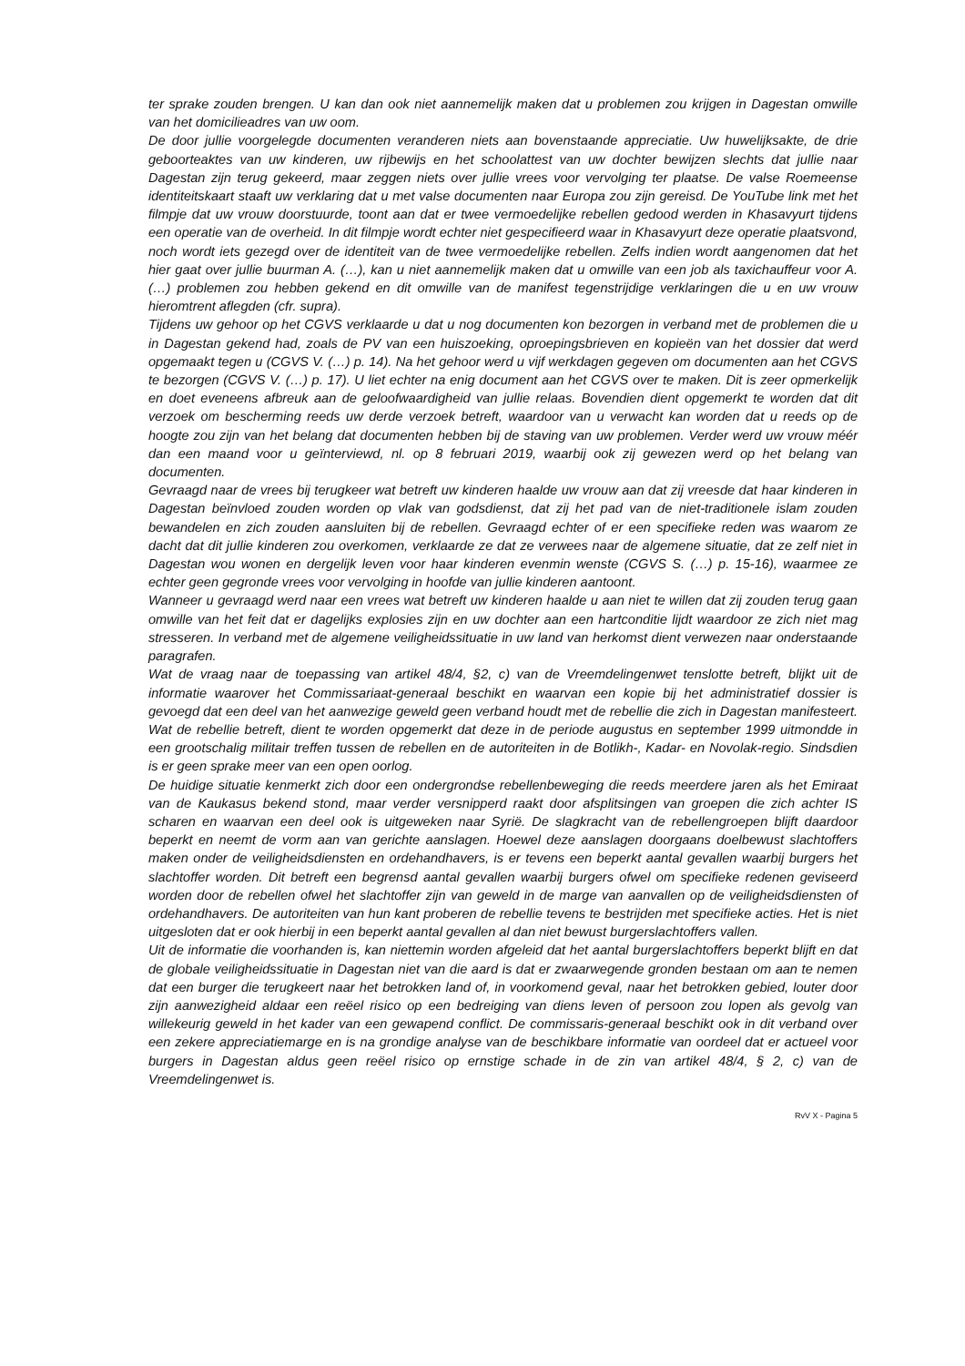ter sprake zouden brengen. U kan dan ook niet aannemelijk maken dat u problemen zou krijgen in Dagestan omwille van het domicilieadres van uw oom.
De door jullie voorgelegde documenten veranderen niets aan bovenstaande appreciatie. Uw huwelijksakte, de drie geboorteaktes van uw kinderen, uw rijbewijs en het schoolattest van uw dochter bewijzen slechts dat jullie naar Dagestan zijn terug gekeerd, maar zeggen niets over jullie vrees voor vervolging ter plaatse. De valse Roemeense identiteitskaart staaft uw verklaring dat u met valse documenten naar Europa zou zijn gereisd. De YouTube link met het filmpje dat uw vrouw doorstuurde, toont aan dat er twee vermoedelijke rebellen gedood werden in Khasavyurt tijdens een operatie van de overheid. In dit filmpje wordt echter niet gespecifieerd waar in Khasavyurt deze operatie plaatsvond, noch wordt iets gezegd over de identiteit van de twee vermoedelijke rebellen. Zelfs indien wordt aangenomen dat het hier gaat over jullie buurman A. (…), kan u niet aannemelijk maken dat u omwille van een job als taxichauffeur voor A. (…) problemen zou hebben gekend en dit omwille van de manifest tegenstrijdige verklaringen die u en uw vrouw hieromtrent aflegden (cfr. supra).
Tijdens uw gehoor op het CGVS verklaarde u dat u nog documenten kon bezorgen in verband met de problemen die u in Dagestan gekend had, zoals de PV van een huiszoeking, oproepingsbrieven en kopieën van het dossier dat werd opgemaakt tegen u (CGVS V. (…) p. 14). Na het gehoor werd u vijf werkdagen gegeven om documenten aan het CGVS te bezorgen (CGVS V. (…) p. 17). U liet echter na enig document aan het CGVS over te maken. Dit is zeer opmerkelijk en doet eveneens afbreuk aan de geloofwaardigheid van jullie relaas. Bovendien dient opgemerkt te worden dat dit verzoek om bescherming reeds uw derde verzoek betreft, waardoor van u verwacht kan worden dat u reeds op de hoogte zou zijn van het belang dat documenten hebben bij de staving van uw problemen. Verder werd uw vrouw méér dan een maand voor u geïnterviewd, nl. op 8 februari 2019, waarbij ook zij gewezen werd op het belang van documenten.
Gevraagd naar de vrees bij terugkeer wat betreft uw kinderen haalde uw vrouw aan dat zij vreesde dat haar kinderen in Dagestan beïnvloed zouden worden op vlak van godsdienst, dat zij het pad van de niet-traditionele islam zouden bewandelen en zich zouden aansluiten bij de rebellen. Gevraagd echter of er een specifieke reden was waarom ze dacht dat dit jullie kinderen zou overkomen, verklaarde ze dat ze verwees naar de algemene situatie, dat ze zelf niet in Dagestan wou wonen en dergelijk leven voor haar kinderen evenmin wenste (CGVS S. (…) p. 15-16), waarmee ze echter geen gegronde vrees voor vervolging in hoofde van jullie kinderen aantoont.
Wanneer u gevraagd werd naar een vrees wat betreft uw kinderen haalde u aan niet te willen dat zij zouden terug gaan omwille van het feit dat er dagelijks explosies zijn en uw dochter aan een hartconditie lijdt waardoor ze zich niet mag stresseren. In verband met de algemene veiligheidssituatie in uw land van herkomst dient verwezen naar onderstaande paragrafen.
Wat de vraag naar de toepassing van artikel 48/4, §2, c) van de Vreemdelingenwet tenslotte betreft, blijkt uit de informatie waarover het Commissariaat-generaal beschikt en waarvan een kopie bij het administratief dossier is gevoegd dat een deel van het aanwezige geweld geen verband houdt met de rebellie die zich in Dagestan manifesteert. Wat de rebellie betreft, dient te worden opgemerkt dat deze in de periode augustus en september 1999 uitmondde in een grootschalig militair treffen tussen de rebellen en de autoriteiten in de Botlikh-, Kadar- en Novolak-regio. Sindsdien is er geen sprake meer van een open oorlog.
De huidige situatie kenmerkt zich door een ondergrondse rebellenbeweging die reeds meerdere jaren als het Emiraat van de Kaukasus bekend stond, maar verder versnipperd raakt door afsplitsingen van groepen die zich achter IS scharen en waarvan een deel ook is uitgeweken naar Syrië. De slagkracht van de rebellengroepen blijft daardoor beperkt en neemt de vorm aan van gerichte aanslagen. Hoewel deze aanslagen doorgaans doelbewust slachtoffers maken onder de veiligheidsdiensten en ordehandhavers, is er tevens een beperkt aantal gevallen waarbij burgers het slachtoffer worden. Dit betreft een begrensd aantal gevallen waarbij burgers ofwel om specifieke redenen geviseerd worden door de rebellen ofwel het slachtoffer zijn van geweld in de marge van aanvallen op de veiligheidsdiensten of ordehandhavers. De autoriteiten van hun kant proberen de rebellie tevens te bestrijden met specifieke acties. Het is niet uitgesloten dat er ook hierbij in een beperkt aantal gevallen al dan niet bewust burgerslachtoffers vallen.
Uit de informatie die voorhanden is, kan niettemin worden afgeleid dat het aantal burgerslachtoffers beperkt blijft en dat de globale veiligheidssituatie in Dagestan niet van die aard is dat er zwaarwegende gronden bestaan om aan te nemen dat een burger die terugkeert naar het betrokken land of, in voorkomend geval, naar het betrokken gebied, louter door zijn aanwezigheid aldaar een reëel risico op een bedreiging van diens leven of persoon zou lopen als gevolg van willekeurig geweld in het kader van een gewapend conflict. De commissaris-generaal beschikt ook in dit verband over een zekere appreciatiemarge en is na grondige analyse van de beschikbare informatie van oordeel dat er actueel voor burgers in Dagestan aldus geen reëel risico op ernstige schade in de zin van artikel 48/4, § 2, c) van de Vreemdelingenwet is.
RvV X - Pagina 5